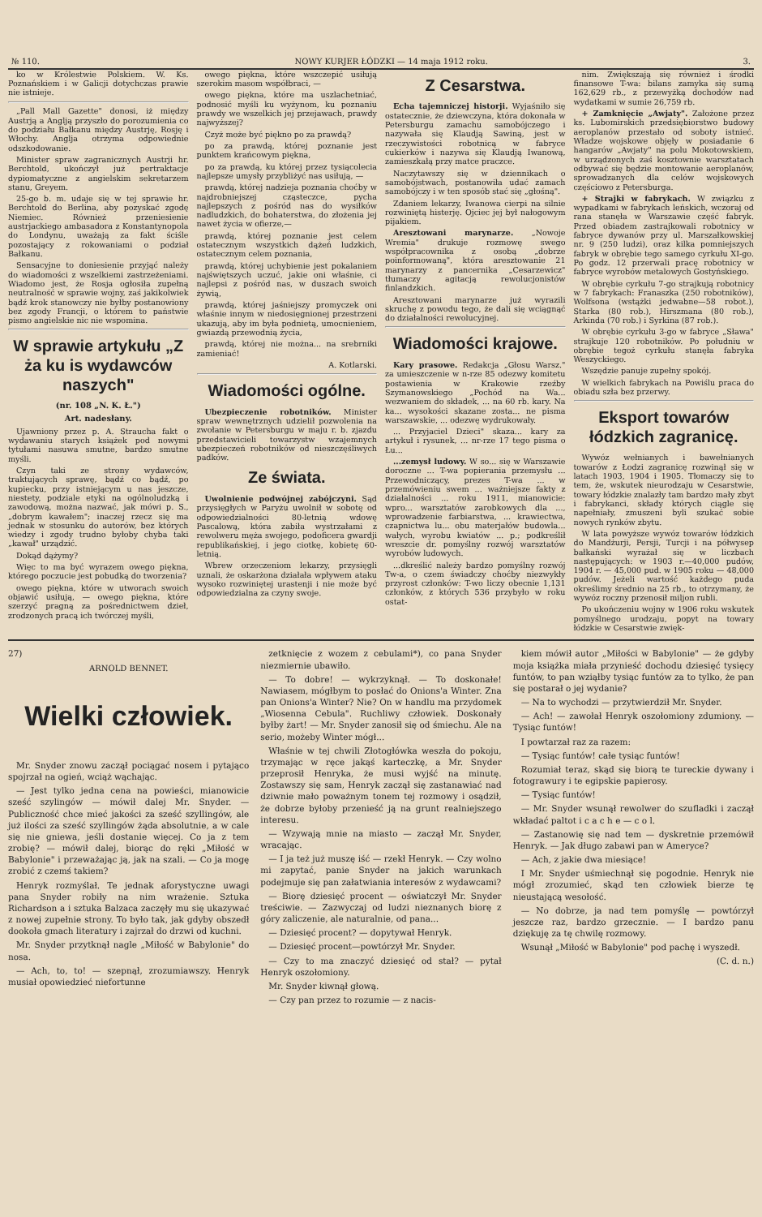№ 110. NOWY KURJER ŁÓDZKI — 14 maja 1912 roku. 3.
ko w Królestwie Polskiem. W. Ks. Poznańskiem i w Galicji dotychczas prawie nie istnieje.
„Pall Mall Gazette" donosi, iż między Austrją a Anglją przyszło do porozumienia co do podziału Bałkanu między Austrję, Rosję i Włochy. Anglja otrzyma odpowiednie odszkodowanie.
Minister spraw zagranicznych Austrji hr. Berchtold, ukończył już pertraktacje dypiomatyczne z angielskim sekretarzem stanu, Greyem.
25-go b. m. udaje się w tej sprawie hr. Berchtold do Berlina, aby pozyskać zgodę Niemiec. Również przeniesienie austrjackiego ambasadora z Konstantynopola do Londynu, uważają za fakt ściśle pozostający z rokowaniami o podział Bałkanu.
Sensacyjne to doniesienie przyjąć należy do wiadomości z wszelkiemi zastrzeżeniami. Wiadomo jest, że Rosja ogłosiła zupełną neutralność w sprawie wojny, zaś jakikolwiek bądź krok stanowczy nie byłby postanowiony bez zgody Francji, o którem to państwie pismo angielskie nic nie wspomina.
W sprawie artykułu „Z ża ku is wydawców naszych"
(nr. 108 „N. K. Ł.")
Art. nadesłany.
Ujawniony przez p. A. Straucha fakt o wydawaniu starych książek pod nowymi tytułami nasuwa smutne, bardzo smutne myśli.
Czyn taki ze strony wydawców, traktujących sprawę, bądź co bądź, po kupiecku, przy istniejącym u nas jeszcze, niestety, podziale etyki na ogólnoludzką i zawodową, można nazwać, jak mówi p. S., „dobrym kawałem"; inaczej rzecz się ma jednak w stosunku do autorów, bez których wiedzy i zgody trudno byłoby chyba taki „kawał" urządzić.
Dokąd dążymy?
Więc to ma być wyrazem owego piękna, którego poczucie jest pobudką do tworzenia?
owego piękna, które w utworach swoich objawić usiłują, — owego piękna, które szerzyć pragną za pośrednictwem dzieł, zrodzonych pracą ich twórczej myśli,
owego piękna, które wszczepić usiłują szerokim masom współbraci, —
owego piękna, które ma uszlachetniać, podnosić myśli ku wyżynom, ku poznaniu prawdy we wszelkich jej przejawach, prawdy najwyższej?
Czyż może być piękno po za prawdą?
po za prawdą, której poznanie jest punktem krańcowym piękna,
po za prawdą, ku której przez tysiącolecia najlepsze umysły przybliżyć nas usiłują, —
prawdą, której nadzieja poznania choćby w najdrobniejszej cząsteczce, pycha najlepszych z pośród nas do wysiłków nadludzkich, do bohaterstwa, do złożenia jej nawet życia w ofierze,—
prawdą, której poznanie jest celem ostatecznym wszystkich dążeń ludzkich, ostatecznym celem poznania,
prawdą, której uchybienie jest pokalaniem najświętszych uczuć, jakie oni właśnie, ci najlepsi z pośród nas, w duszach swoich żywią,
prawdą, której jaśniejszy promyczek oni właśnie innym w niedosięgnionej przestrzeni ukazują, aby im była podnietą, umocnieniem, gwiazdą przewodnią życia,
prawdą, której nie można... na srebrniki zamieniać!
A. Kotlarski.
Wiadomości ogólne.
Ubezpieczenie robotników. Minister spraw wewnętrznych udzielił pozwolenia na zwołanie w Petersburgu w maju r. b. zjazdu przedstawicieli towarzystw wzajemnych ubezpieczeń robotników od nieszczęśliwych padków.
Ze świata.
Uwolnienie podwójnej zabójczyni. Sąd przysięgłych w Paryżu uwolnił w sobotę od odpowiedzialności 80-letnią wdowę Pascalową, która zabiła wystrzałami z rewolweru męża swojego, podoficera gwardji republikańskiej, i jego ciotkę, kobietę 60-letnią.
Wbrew orzeczeniom lekarzy, przysięgli uznali, że oskarżona działała wpływem ataku wysoko rozwiniętej urastenji i nie może być odpowiedzialna za czyny swoje.
Z Cesarstwa.
Echa tajemniczej historji. Wyjaśniło się ostatecznie, że dziewczyna, która dokonała w Petersburgu zamachu samobójczego i nazywała się Klaudją Sawiną, jest w rzeczywistości robotnicą w fabryce cukierków i nazywa się Klaudją Iwanową, zamieszkałą przy matce praczce.
Naczytawszy się w dziennikach o samobójstwach, postanowiła udać zamach samobójczy i w ten sposób stać się „głośną".
Zdaniem lekarzy, Iwanowa cierpi na silnie rozwiniętą histerję. Ojciec jej był nałogowym pijakiem.
Aresztowani marynarze. „Nowoje Wremia" drukuje rozmowę swego współpracownika z osobą „dobrze poinformowaną", która aresztowanie 21 marynarzy z pancernika „Cesarzewicz" tłumaczy agitacją rewolucjonistów finlandzkich.
Aresztowani marynarze już wyrazili skruchę z powodu tego, że dali się wciągnąć do działalności rewolucyjnej.
Wiadomości krajowe.
Kary prasowe. Redakcja „Głosu Warsz." za umieszczenie w n-rze 85 odezwy komitetu postawienia w Krakowie rzeźby Szymanowskiego „Pochód na Wa... wezwaniem do składek, ... na 60 rb. kary. Na ka... wysokości skazane zosta... ne pisma warszawskie, ... odezwę wydrukowały.
... Przyjaciel Dzieci" skaza... kary za artykuł i rysunek, ... nr-rze 17 tego pisma o Łu...
...zemysł ludowy. W so... się w Warszawie doroczne ... T-wa popierania przemysłu ... Przewodniczący, prezes T-wa ... w przemówieniu swem ... ważniejsze fakty z działalności ... roku 1911, mianowicie: wpro... warsztatów zarobkowych dla ..., wprowadzenie farbiarstwa, ... krawiectwa, czapnictwa lu... obu materjałów budowla... wałych, wyrobu kwiatów ... p.; podkreślił wreszcie dr. pomyślny rozwój warsztatów wyrobów ludowych.
...dkreślić należy bardzo pomyślny rozwój Tw-a, o czem świadczy choćby niezwykły przyrost członków: T-wo liczy obecnie 1,131 członków, z których 536 przybyło w roku ostat-
nim. Zwiększają się również i środki finansowe T-wa: bilans zamyka się sumą 162,629 rb., z przewyżką dochodów nad wydatkami w sumie 26,759 rb.
+ Zamknięcie „Awjaty". Założone przez ks. Lubomirskich przedsiębiorstwo budowy aeroplanów przestało od soboty istnieć. Władze wojskowe objęły w posiadanie 6 hangarów „Awjaty" na polu Mokotowskiem, w urządzonych zaś kosztownie warsztatach odbywać się będzie montowanie aeroplanów, sprowadzanych dla celów wojskowych częściowo z Petersburga.
+ Strajki w fabrykach. W związku z wypadkami w fabrykach leńskich, wczoraj od rana stanęła w Warszawie część fabryk. Przed obiadem zastrajkowali robotnicy w fabryce dywanów przy ul. Marszałkowskiej nr. 9 (250 ludzi), oraz kilka pomniejszych fabryk w obrębie tego samego cyrkułu XI-go. Po godz. 12 przerwali pracę robotnicy w fabryce wyrobów metalowych Gostyńskiego.
W obrębie cyrkułu 7-go strajkują robotnicy w 7 fabrykach: Franaszka (250 robotników), Wolfsona (wstążki jedwabne—58 robot.), Starka (80 rob.), Hirszmana (80 rob.), Arkinda (70 rob.) i Syrkina (87 rob.).
W obrębie cyrkułu 3-go w fabryce „Sława" strajkuje 120 robotników. Po południu w obrębie tegoż cyrkułu stanęła fabryka Weszyckiego.
Wszędzie panuje zupełny spokój.
W wielkich fabrykach na Powiślu praca do obiadu szła bez przerwy.
Eksport towarów łódzkich zagranicę.
Wywóz wełnianych i bawełnianych towarów z Łodzi zagranicę rozwinął się w latach 1903, 1904 i 1905. Tłomaczy się to tem, że, wskutek nieurodzaju w Cesarstwie, towary łódzkie znalazły tam bardzo mały zbyt i fabrykanci, składy których ciągle się napełniały, zmuszeni byli szukać sobie nowych rynków zbytu.
W lata powyższe wywóz towarów łódzkich do Mandżurji, Persji, Turcji i na półwysep bałkański wyrażał się w liczbach następujących: w 1903 r.—40,000 pudów, 1904 r. — 45,000 pud. w 1905 roku — 48,000 pudów. Jeżeli wartość każdego puda określimy średnio na 25 rb., to otrzymany, że wywóz roczny przenosił miljon rubli.
Po ukończeniu wojny w 1906 roku wskutek pomyślnego urodzaju, popyt na towary łódzkie w Cesarstwie zwięk-
27)
ARNOLD BENNET.
Wielki człowiek.
Mr. Snyder znowu zaczął pociągać nosem i pytająco spojrzał na ogień, wciąż wąchając.
— Jest tylko jedna cena na powieści, mianowicie sześć szylingów — mówił dalej Mr. Snyder. — Publiczność chce mieć jakości za sześć szyllingów, ale już ilości za sześć szyllingów żąda absolutnie, a w cale się nie gniewa, jeśli dostanie więcej. Co ja z tem zrobię? — mówił dalej, biorąc do ręki „Miłość w Babylonie" i przeważając ją, jak na szali. — Co ja mogę zrobić z czemś takiem?
Henryk rozmyślał. Te jednak aforystyczne uwagi pana Snyder robiły na nim wrażenie. Sztuka Richardson a i sztuka Balzaca zaczęły mu się ukazywać z nowej zupełnie strony. To było tak, jak gdyby obszedł dookoła gmach literatury i zajrzał do drzwi od kuchni.
Mr. Snyder przytknął nagle „Miłość w Babylonie" do nosa.
— Ach, to, to! — szepnął, zrozumiawszy. Henryk musiał opowiedzieć niefortunne
zetknięcie z wozem z cebulami*), co pana Snyder niezmiernie ubawiło.
— To dobre! — wykrzyknął. — To doskonałe! Nawiasem, mógłbym to posłać do Onions'a Winter. Zna pan Onions'a Winter? Nie? On w handlu ma przydomek „Wiosenna Cebula". Ruchliwy człowiek. Doskonały byłby żart! — Mr. Snyder zanosił się od śmiechu. Ale na serio, możeby Winter mógł...
Właśnie w tej chwili Złotogłówka weszła do pokoju, trzymając w ręce jakąś karteczkę, a Mr. Snyder przeprosił Henryka, że musi wyjść na minutę. Zostawszy się sam, Henryk zaczął się zastanawiać nad dziwnie mało poważnym tonem tej rozmowy i osądził, że dobrze byłoby przenieść ją na grunt realniejszego interesu.
— Wzywają mnie na miasto — zaczął Mr. Snyder, wracając.
— I ja też już muszę iść — rzekł Henryk. — Czy wolno mi zapytać, panie Snyder na jakich warunkach podejmuje się pan załatwiania interesów z wydawcami?
— Biorę dziesięć procent — oświatczył Mr. Snyder treściwie. — Zazwyczaj od ludzi nieznanych biorę z góry zaliczenie, ale naturalnie, od pana...
— Dziesięć procent? — dopytywał Henryk.
— Dziesięć procent—powtórzył Mr. Snyder.
— Czy to ma znaczyć dziesięć od stał? — pytał Henryk oszołomiony.
Mr. Snyder kiwnął głową.
— Czy pan przez to rozumie — z nacis-
kiem mówił autor „Miłości w Babylonie" — że gdyby moja książka miała przynieść dochodu dziesięć tysięcy funtów, to pan wziąłby tysiąc funtów za to tylko, że pan się postarał o jej wydanie?
— Na to wychodzi — przytwierdził Mr. Snyder.
— Ach! — zawołał Henryk oszołomiony zdumiony. — Tysiąc funtów!
I powtarzał raz za razem:
— Tysiąc funtów! całe tysiąc funtów!
Rozumiał teraz, skąd się biorą te tureckie dywany i fotograwury i te egipskie papierosy.
— Tysiąc funtów!
— Mr. Snyder wsunął rewolwer do szufladki i zaczął wkładać paltot i c a c h e — c o l.
— Zastanowię się nad tem — dyskretnie przemówił Henryk. — Jak długo zabawi pan w Ameryce?
— Ach, z jakie dwa miesiące!
I Mr. Snyder uśmiechnął się pogodnie. Henryk nie mógł zrozumieć, skąd ten człowiek bierze tę nieustającą wesołość.
— No dobrze, ja nad tem pomyślę — powtórzył jeszcze raz, bardzo grzecznie. — I bardzo panu dziękuję za tę chwilę rozmowy.
Wsunął „Miłość w Babylonie" pod pachę i wyszedł.
(C. d. n.)